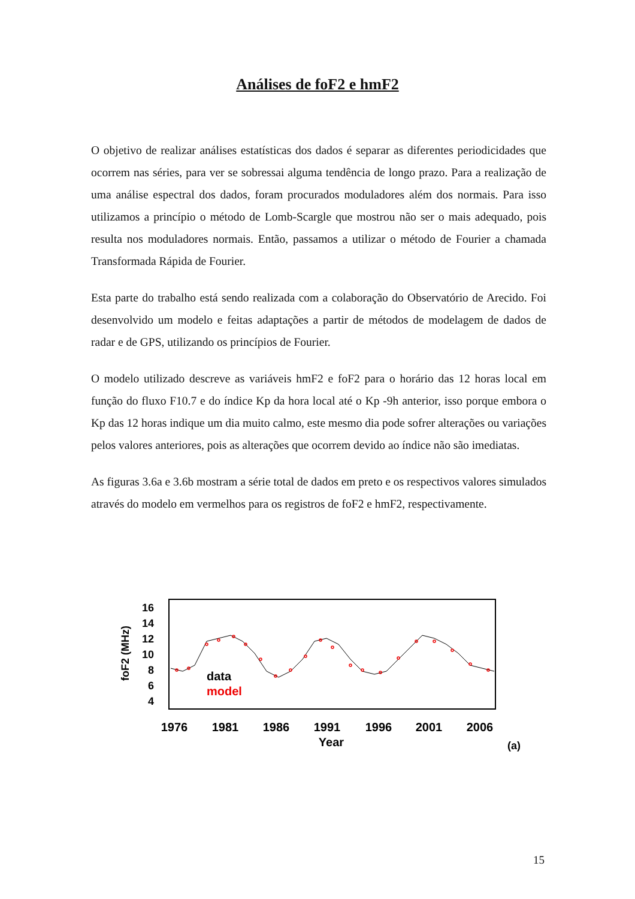Análises de foF2 e hmF2
O objetivo de realizar análises estatísticas dos dados é separar as diferentes periodicidades que ocorrem nas séries, para ver se sobressai alguma tendência de longo prazo. Para a realização de uma análise espectral dos dados, foram procurados moduladores além dos normais. Para isso utilizamos a princípio o método de Lomb-Scargle que mostrou não ser o mais adequado, pois resulta nos moduladores normais. Então, passamos a utilizar o método de Fourier a chamada Transformada Rápida de Fourier.
Esta parte do trabalho está sendo realizada com a colaboração do Observatório de Arecido. Foi desenvolvido um modelo e feitas adaptações a partir de métodos de modelagem de dados de radar e de GPS, utilizando os princípios de Fourier.
O modelo utilizado descreve as variáveis hmF2 e foF2 para o horário das 12 horas local em função do fluxo F10.7 e do índice Kp da hora local até o Kp -9h anterior, isso porque embora o Kp das 12 horas indique um dia muito calmo, este mesmo dia pode sofrer alterações ou variações pelos valores anteriores, pois as alterações que ocorrem devido ao índice não são imediatas.
As figuras 3.6a e 3.6b mostram a série total de dados em preto e os respectivos valores simulados através do modelo em vermelhos para os registros de foF2 e hmF2, respectivamente.
foF2 (MHz)
16
14
12
10
8
6
4
data
model
1976
1981
1986
1991
1996
2001
2006
Year
(a)
15